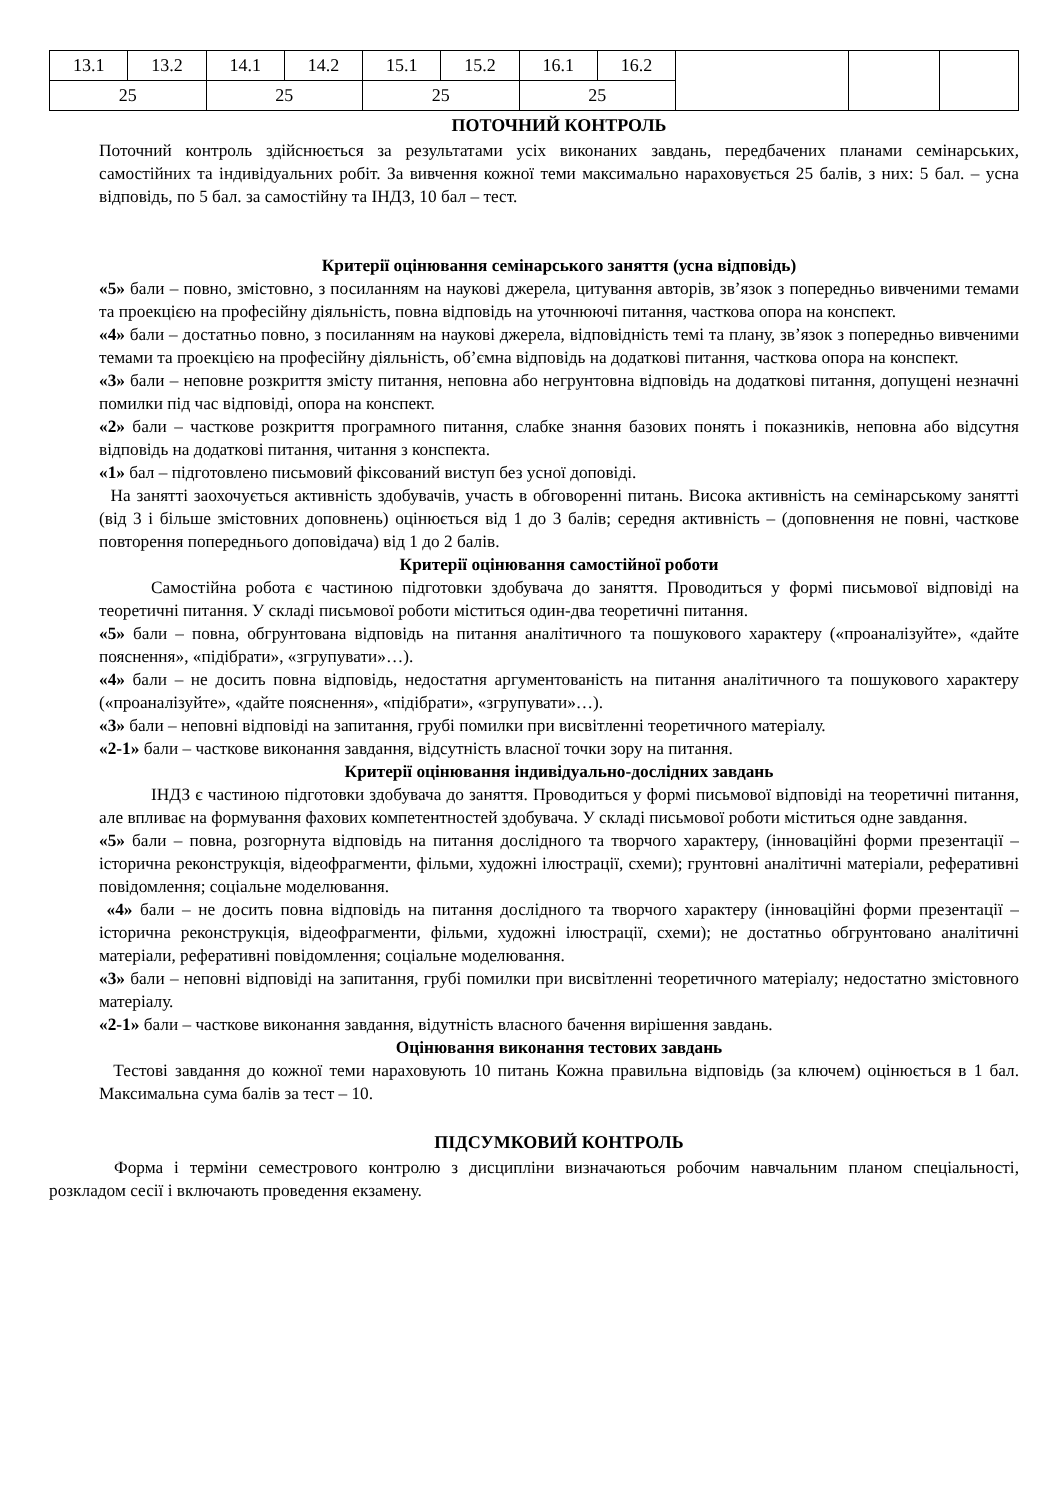| 13.1 | 13.2 | 14.1 | 14.2 | 15.1 | 15.2 | 16.1 | 16.2 | | | |
| 25 | | 25 | | 25 | | 25 | | | | |
ПОТОЧНИЙ КОНТРОЛЬ
Поточний контроль здійснюється за результатами усіх виконаних завдань, передбачених планами семінарських, самостійних та індивідуальних робіт. За вивчення кожної теми максимально нараховується 25 балів, з них: 5 бал. – усна відповідь, по 5 бал. за самостійну та ІНДЗ, 10 бал – тест.
Критерії оцінювання семінарського заняття (усна відповідь)
«5» бали – повно, змістовно, з посиланням на наукові джерела, цитування авторів, звʼязок з попередньо вивченими темами та проекцією на професійну діяльність, повна відповідь на уточнюючі питання, часткова опора на конспект.
«4» бали – достатньо повно, з посиланням на наукові джерела, відповідність темі та плану, звʼязок з попередньо вивченими темами та проекцією на професійну діяльність, обʼємна відповідь на додаткові питання, часткова опора на конспект.
«3» бали – неповне розкриття змісту питання, неповна або негрунтовна відповідь на додаткові питання, допущені незначні помилки під час відповіді, опора на конспект.
«2» бали – часткове розкриття програмного питання, слабке знання базових понять і показників, неповна або відсутня відповідь на додаткові питання, читання з конспекта.
«1» бал – підготовлено письмовий фіксований виступ без усної доповіді.
На занятті заохочується активність здобувачів, участь в обговоренні питань. Висока активність на семінарському занятті (від 3 і більше змістовних доповнень) оцінюється від 1 до 3 балів; середня активність – (доповнення не повні, часткове повторення попереднього доповідача) від 1 до 2 балів.
Критерії оцінювання самостійної роботи
Самостійна робота є частиною підготовки здобувача до заняття. Проводиться у формі письмової відповіді на теоретичні питання. У складі письмової роботи міститься один-два теоретичні питання.
«5» бали – повна, обгрунтована відповідь на питання аналітичного та пошукового характеру («проаналізуйте», «дайте пояснення», «підібрати», «згрупувати»…).
«4» бали – не досить повна відповідь, недостатня аргументованість на питання аналітичного та пошукового характеру («проаналізуйте», «дайте пояснення», «підібрати», «згрупувати»…).
«3» бали – неповні відповіді на запитання, грубі помилки при висвітленні теоретичного матеріалу.
«2-1» бали – часткове виконання завдання, відсутність власної точки зору на питання.
Критерії оцінювання індивідуально-дослідних завдань
ІНДЗ є частиною підготовки здобувача до заняття. Проводиться у формі письмової відповіді на теоретичні питання, але впливає на формування фахових компетентностей здобувача. У складі письмової роботи міститься одне завдання.
«5» бали – повна, розгорнута відповідь на питання дослідного та творчого характеру, (інноваційні форми презентації – історична реконструкція, відеофрагменти, фільми, художні ілюстрації, схеми); грунтовні аналітичні матеріали, реферативні повідомлення; соціальне моделювання.
«4» бали – не досить повна відповідь на питання дослідного та творчого характеру (інноваційні форми презентації – історична реконструкція, відеофрагменти, фільми, художні ілюстрації, схеми); не достатньо обгрунтовано аналітичні матеріали, реферативні повідомлення; соціальне моделювання.
«3» бали – неповні відповіді на запитання, грубі помилки при висвітленні теоретичного матеріалу; недостатно змістовного матеріалу.
«2-1» бали – часткове виконання завдання, відутність власного бачення вирішення завдань.
Оцінювання виконання тестових завдань
Тестові завдання до кожної теми нараховують 10 питань Кожна правильна відповідь (за ключем) оцінюється в 1 бал. Максимальна сума балів за тест – 10.
ПІДСУМКОВИЙ КОНТРОЛЬ
Форма і терміни семестрового контролю з дисципліни визначаються робочим навчальним планом спеціальності, розкладом сесії і включають проведення екзамену.